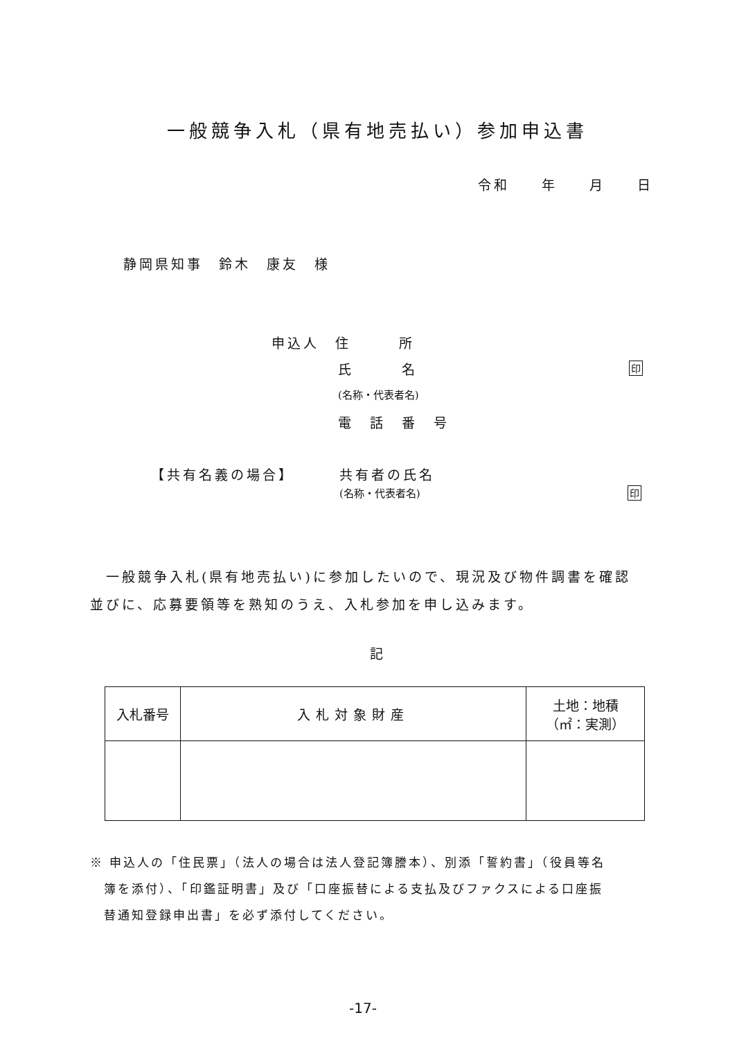一般競争入札（県有地売払い）参加申込書
令和　　年　　月　　日
静岡県知事　鈴木　康友　様
申込人　住　　　所
氏　　　名 印
(名称・代表者名)
電　話　番　号
【共有名義の場合】 共有者の氏名
(名称・代表者名) 印
　一般競争入札(県有地売払い)に参加したいので、現況及び物件調書を確認
並びに、応募要領等を熟知のうえ、入札参加を申し込みます。
記
| 入札番号 | 入札対象財産 | 土地：地積 （㎡：実測） |
| --- | --- | --- |
※ 申込人の「住民票」（法人の場合は法人登記簿謄本）、別添「誓約書」（役員等名
　簿を添付）、「印鑑証明書」及び「口座振替による支払及びファクスによる口座振
　替通知登録申出書」を必ず添付してください。
-17-